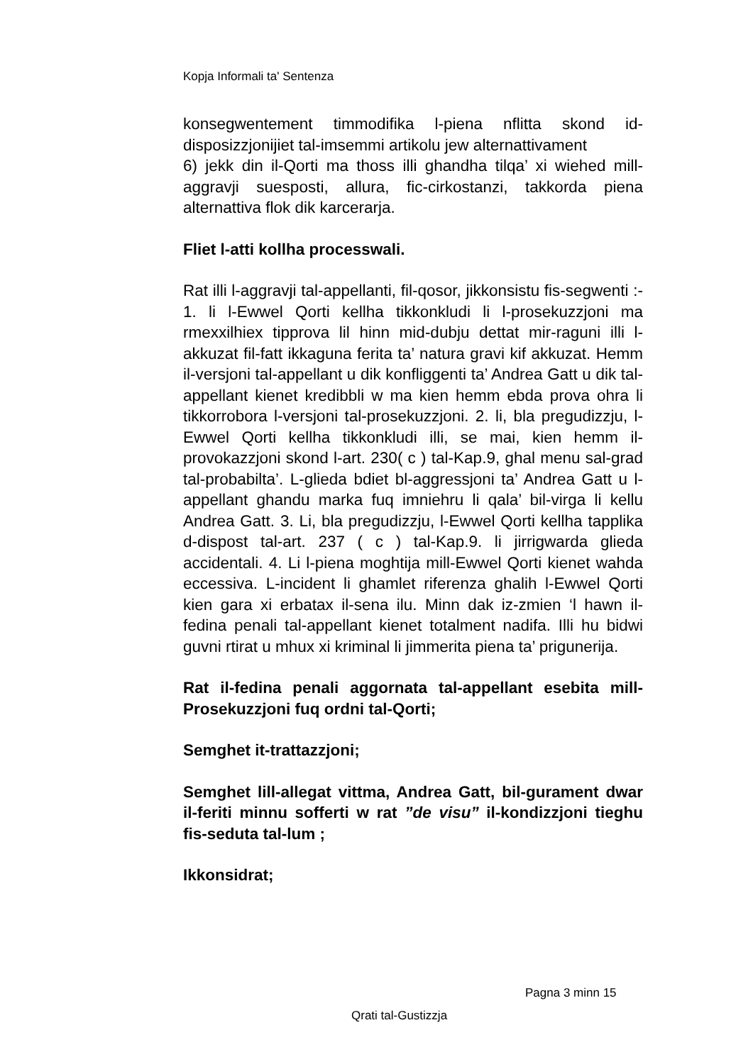Kopja Informali ta' Sentenza
konsegwentement timmodifika l-piena nflitta skond id-disposizzjonijiet tal-imsemmi artikolu jew alternattivament
6) jekk din il-Qorti ma thoss illi ghandha tilqa’ xi wiehed mill-aggravji suesposti, allura, fic-cirkostanzi, takkorda piena alternattiva flok dik karcerarja.
Fliet l-atti kollha processwali.
Rat illi l-aggravji tal-appellanti, fil-qosor, jikkonsistu fis-segwenti :- 1. li l-Ewwel Qorti kellha tikkonkludi li l-prosekuzzjoni ma rmexxilhiex tipprova lil hinn mid-dubju dettat mir-raguni illi l-akkuzat fil-fatt ikkaguna ferita ta’ natura gravi kif akkuzat. Hemm il-versjoni tal-appellant u dik konfliggenti ta’ Andrea Gatt u dik tal-appellant kienet kredibbli w ma kien hemm ebda prova ohra li tikkorrobora l-versjoni tal-prosekuzzjoni. 2. li, bla pregudizzju, l-Ewwel Qorti kellha tikkonkludi illi, se mai, kien hemm il-provokazzjoni skond l-art. 230( c ) tal-Kap.9, ghal menu sal-grad tal-probabilta’. L-glieda bdiet bl-aggressjoni ta’ Andrea Gatt u l-appellant ghandu marka fuq imniehru li qala’ bil-virga li kellu Andrea Gatt. 3. Li, bla pregudizzju, l-Ewwel Qorti kellha tapplika d-dispost tal-art. 237 ( c ) tal-Kap.9. li jirrigwarda glieda accidentali. 4. Li l-piena moghtija mill-Ewwel Qorti kienet wahda eccessiva. L-incident li ghamlet riferenza ghalih l-Ewwel Qorti kien gara xi erbatax il-sena ilu. Minn dak iz-zmien ‘l hawn il-fedina penali tal-appellant kienet totalment nadifa. Illi hu bidwi guvni rtirat u mhux xi kriminal li jimmerita piena ta’ prigunerija.
Rat il-fedina penali aggornata tal-appellant esebita mill-Prosekuzzjoni fuq ordni tal-Qorti;
Semghet it-trattazzjoni;
Semghet lill-allegat vittma, Andrea Gatt, bil-gurament dwar il-feriti minnu sofferti w rat ”de visu” il-kondizzjoni tieghu fis-seduta tal-lum ;
Ikkonsidrat;
Pagna 3 minn 15
Qrati tal-Gustizzja